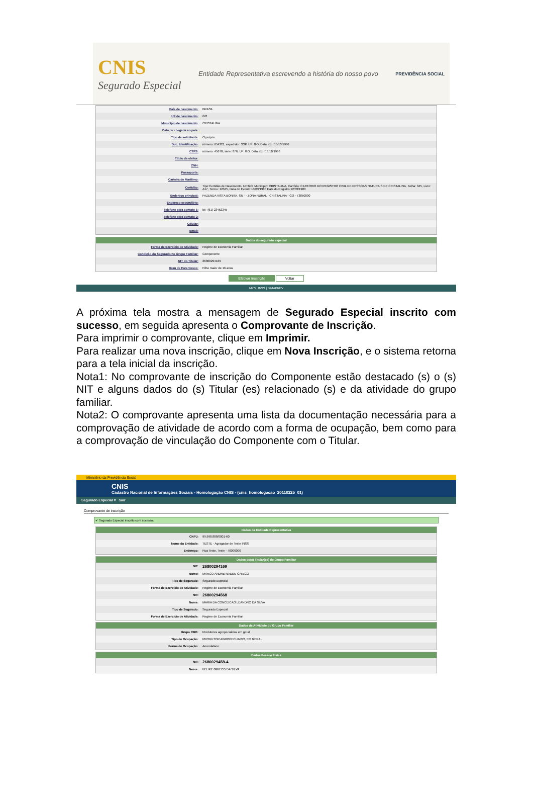CNIS
Segurado Especial
Entidade Representativa escrevendo a história do nosso povo
PREVIDÊNCIA SOCIAL
| País de nascimento: | BRASIL |
| UF de nascimento: | GO |
| Município de nascimento: | CRISTALINA |
| Data de chegada ao país: | |
| Tipo de solicitante: | O próprio |
| Doc. Identificação: | número: 654321, expedidor: SSP, UF: GO, Data exp.:15/10/1986 |
| CTPS: | número: 45678, série: 876, UF: GO, Data exp.:18/10/1986 |
| Título de eleitor: | |
| CNH: | |
| Passaporte: | |
| Carteira de Marítimo: | |
| Certidão: | Tipo:Certidão de Nascimento, UF:GO, Município: CRISTALINA, Cartório: CARTORIO DO REGISTRO CIVIL DE PESSOAS NATURAIS DE CRISTALINA, Folha: 345, Livro: A17, Termo: 12345, Data do Evento:10/03/1980 Data do Registro:12/03/1980 |
| Endereço principal: | FAZENDA VISTA BONITA, SN - - ZONA RURAL - CRISTALINA - GO - 73850000 |
| Endereço secundário: | |
| Telefone para contato 1: | 55- (61) 23452345 |
| Telefone para contato 2: | |
| Celular: | |
| Email: | |
| Dados do segurado especial | |
| --- | --- |
| Forma de Exercício de Atividade: | Regime de Economia Familiar |
| Condição do Segurado no Grupo Familiar: | Componente |
| NIT do Titular: | 26800294169 |
| Grau de Parentesco: | Filho maior de 16 anos |
Efetivar Inscrição Voltar
MPS | INSS | DATAPREV
A próxima tela mostra a mensagem de Segurado Especial inscrito com sucesso, em seguida apresenta o Comprovante de Inscrição.
Para imprimir o comprovante, clique em Imprimir.
Para realizar uma nova inscrição, clique em Nova Inscrição, e o sistema retorna para a tela inicial da inscrição.
Nota1: No comprovante de inscrição do Componente estão destacado (s) o (s) NIT e alguns dados do (s) Titular (es) relacionado (s) e da atividade do grupo familiar.
Nota2: O comprovante apresenta uma lista da documentação necessária para a comprovação de atividade de acordo com a forma de ocupação, bem como para a comprovação de vinculação do Componente com o Titular.
Ministério da Previdência Social
CNIS
Cadastro Nacional de Informações Sociais - Homologação CNIS - (cnis_homologacao_20110225_01)
Segurado Especial ▾ Sair
Comprovante de inscrição
✔ Segurado Especial inscrito com sucesso.
| Dados da Entidade Representativa | |
| --- | --- |
| CNPJ: | 99.998.888/0001-60 |
| Nome da Entidade: | TESTE - Agragador de Teste INSS |
| Endereço: | Rua Teste, Teste - 70000000 |
| Dados do(s) Titular(es) do Grupo Familiar | |
| --- | --- |
| NIT: | 26800294169 |
| Nome: | MARCO ANDRE NADEU GRIECO |
| Tipo de Segurado: | Segurado Especial |
| Forma de Exercício de Atividade: | Regime de Economia Familiar |
| NIT: | 26800294568 |
| Nome: | MARIA DA CONCEICAO LEANDRO DA SILVA |
| Tipo de Segurado: | Segurado Especial |
| Forma de Exercício de Atividade: | Regime de Economia Familiar |
| Dados da Atividade do Grupo Familiar | |
| --- | --- |
| Grupo CBO: | Produtores agropecuários em geral |
| Tipo de Ocupação: | PRODUTOR AGROPECUARIO, EM GERAL |
| Forma de Ocupação: | Arrendatário |
| Dados Pessoa Física | |
| --- | --- |
| NIT: | 2680029458-4 |
| Nome: | FELIPE GRIECO DA SILVA |